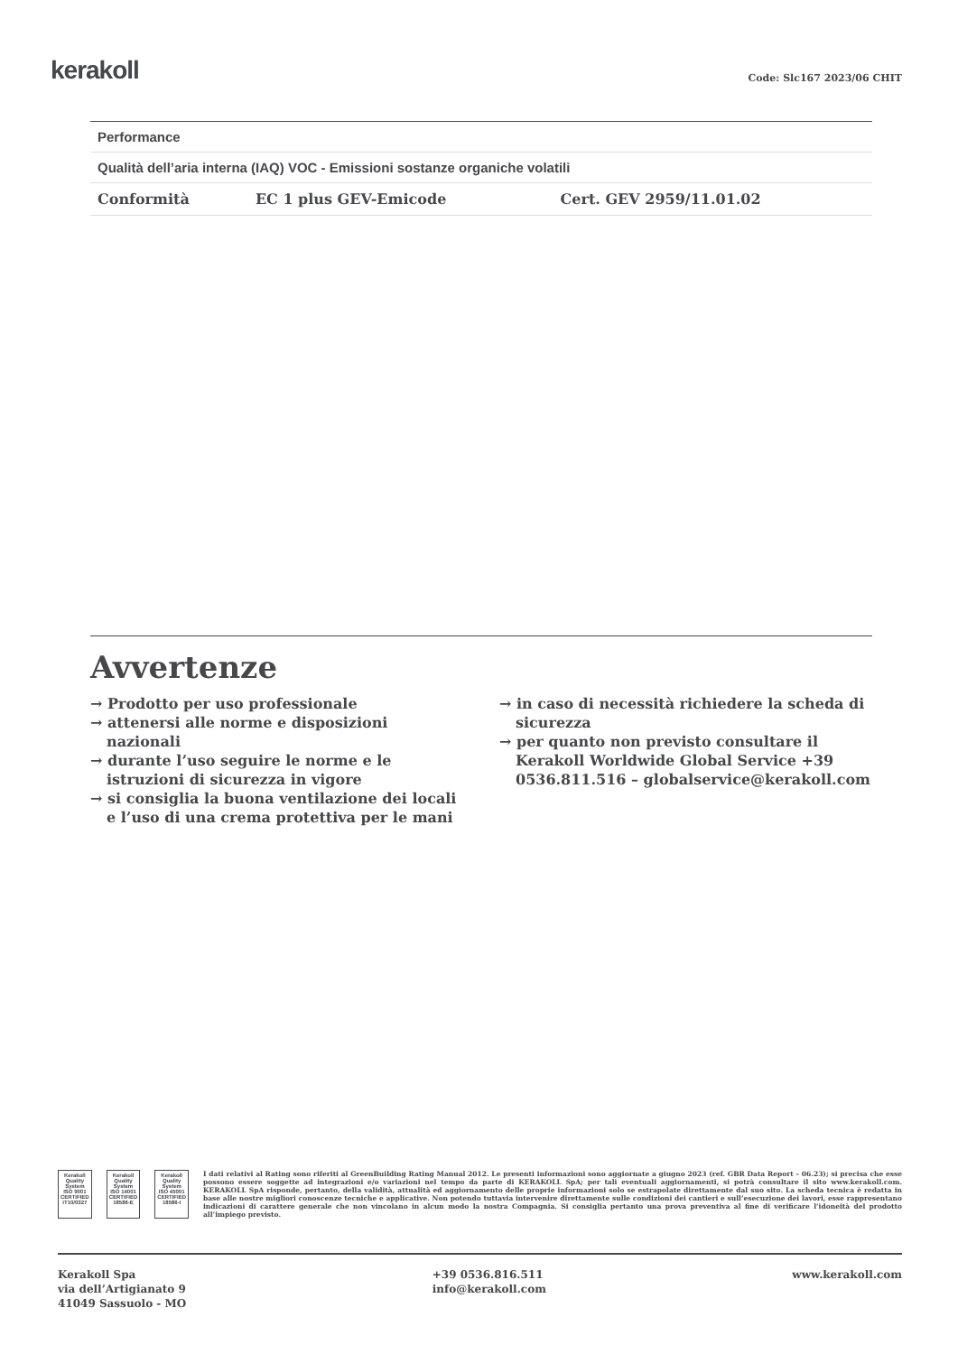kerakoll
Code: Slc167 2023/06 CHIT
| Performance | | |
| --- | --- | --- |
| Qualità dell’aria interna (IAQ) VOC - Emissioni sostanze organiche volatili | | |
| Conformità | EC 1 plus GEV-Emicode | Cert. GEV 2959/11.01.02 |
Avvertenze
→ Prodotto per uso professionale
→ attenersi alle norme e disposizioni nazionali
→ durante l’uso seguire le norme e le istruzioni di sicurezza in vigore
→ si consiglia la buona ventilazione dei locali e l’uso di una crema protettiva per le mani
→ in caso di necessità richiedere la scheda di sicurezza
→ per quanto non previsto consultare il Kerakoll Worldwide Global Service +39 0536.811.516 – globalservice@kerakoll.com
Kerakoll Quality System
ISO 9001 CERTIFIED IT10/0327
Kerakoll Quality System
ISO 14001 CERTIFIED 18586-E
Kerakoll Quality System
ISO 45001 CERTIFIED 18586-I
I dati relativi al Rating sono riferiti al GreenBuilding Rating Manual 2012. Le presenti informazioni sono aggiornate a giugno 2023 (ref. GBR Data Report – 06.23); si precisa che esse possono essere soggette ad integrazioni e/o variazioni nel tempo da parte di KERAKOLL SpA; per tali eventuali aggiornamenti, si potrà consultare il sito www.kerakoll.com. KERAKOLL SpA risponde, pertanto, della validità, attualità ed aggiornamento delle proprie informazioni solo se estrapolate direttamente dal suo sito. La scheda tecnica è redatta in base alle nostre migliori conoscenze tecniche e applicative. Non potendo tuttavia intervenire direttamente sulle condizioni dei cantieri e sull’esecuzione dei lavori, esse rappresentano indicazioni di carattere generale che non vincolano in alcun modo la nostra Compagnia. Si consiglia pertanto una prova preventiva al fine di verificare l’idoneità del prodotto all’impiego previsto.
Kerakoll Spa
via dell’Artigianato 9
41049 Sassuolo - MO
+39 0536.816.511
info@kerakoll.com
www.kerakoll.com